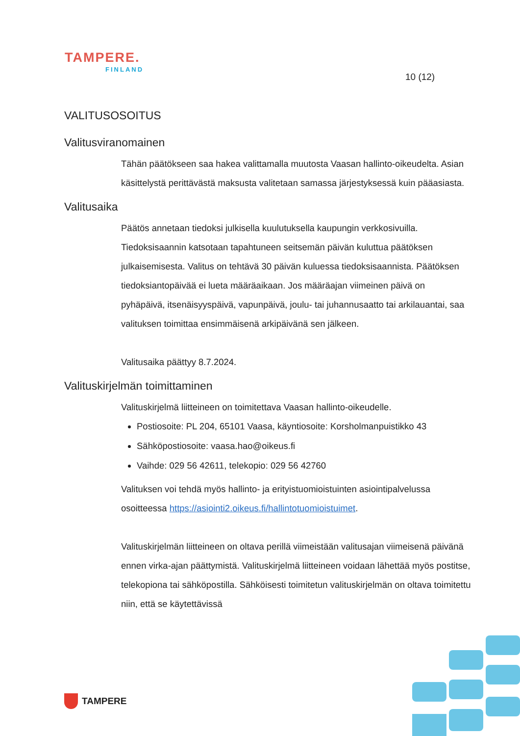TAMPERE.
FINLAND
10 (12)
VALITUSOSOITUS
Valitusviranomainen
Tähän päätökseen saa hakea valittamalla muutosta Vaasan hallinto-oikeudelta. Asian käsittelystä perittävästä maksusta valitetaan samassa järjestyksessä kuin pääasiasta.
Valitusaika
Päätös annetaan tiedoksi julkisella kuulutuksella kaupungin verkkosivuilla. Tiedoksisaannin katsotaan tapahtuneen seitsemän päivän kuluttua päätöksen julkaisemisesta. Valitus on tehtävä 30 päivän kuluessa tiedoksisaannista. Päätöksen tiedoksiantopäivää ei lueta määräaikaan. Jos määräajan viimeinen päivä on pyhäpäivä, itsenäisyyspäivä, vapunpäivä, joulu- tai juhannusaatto tai arkilauantai, saa valituksen toimittaa ensimmäisenä arkipäivänä sen jälkeen.
Valitusaika päättyy 8.7.2024.
Valituskirjelmän toimittaminen
Valituskirjelmä liitteineen on toimitettava Vaasan hallinto-oikeudelle.
Postiosoite: PL 204, 65101 Vaasa, käyntiosoite: Korsholmanpuistikko 43
Sähköpostiosoite: vaasa.hao@oikeus.fi
Vaihde: 029 56 42611, telekopio: 029 56 42760
Valituksen voi tehdä myös hallinto- ja erityistuomioistuinten asiointipalvelussa osoitteessa https://asiointi2.oikeus.fi/hallintotuomioistuimet.
Valituskirjelmän liitteineen on oltava perillä viimeistään valitusajan viimeisenä päivänä ennen virka-ajan päättymistä. Valituskirjelmä liitteineen voidaan lähettää myös postitse, telekopiona tai sähköpostilla. Sähköisesti toimitetun valituskirjelmän on oltava toimitettu niin, että se käytettävissä
TAMPERE